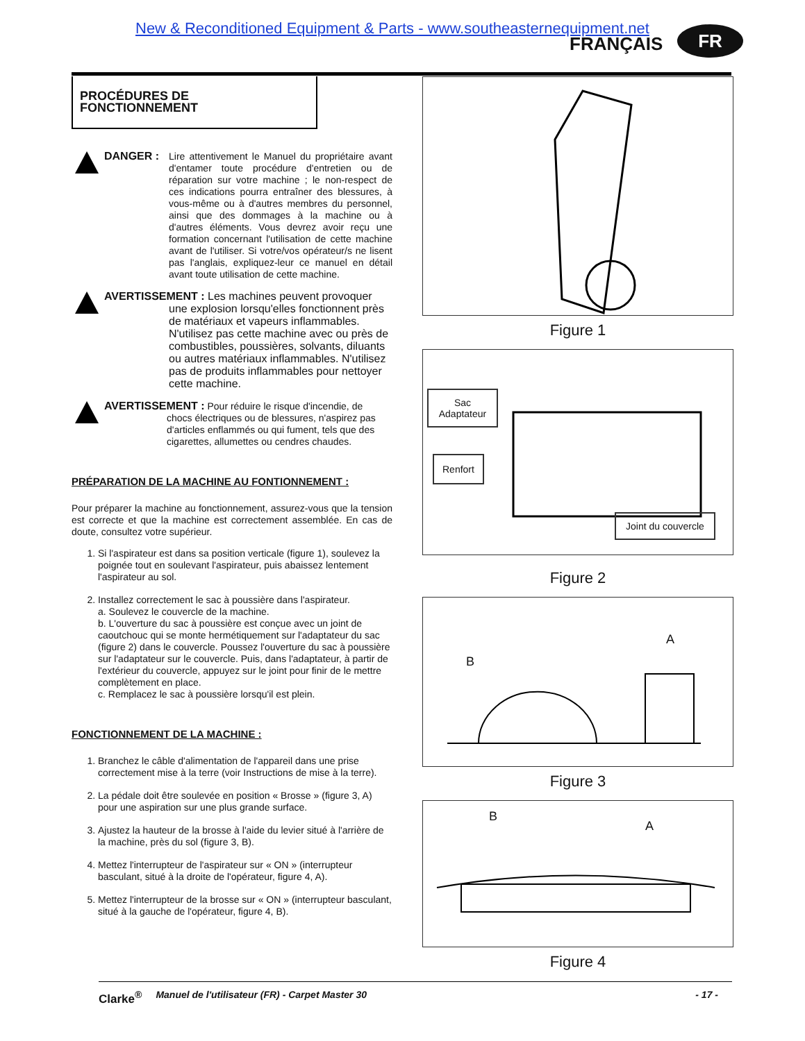New & Reconditioned Equipment & Parts - www.southeasternequipment.net
FRANÇAIS FR
PROCÉDURES DE FONCTIONNEMENT
DANGER :
Lire attentivement le Manuel du propriétaire avant d'entamer toute procédure d'entretien ou de réparation sur votre machine ; le non-respect de ces indications pourra entraîner des blessures, à vous-même ou à d'autres membres du personnel, ainsi que des dommages à la machine ou à d'autres éléments. Vous devrez avoir reçu une formation concernant l'utilisation de cette machine avant de l'utiliser. Si votre/vos opérateur/s ne lisent pas l'anglais, expliquez-leur ce manuel en détail avant toute utilisation de cette machine.
AVERTISSEMENT : Les machines peuvent provoquer
une explosion lorsqu'elles fonctionnent près de matériaux et vapeurs inflammables. N'utilisez pas cette machine avec ou près de combustibles, poussières, solvants, diluants ou autres matériaux inflammables. N'utilisez pas de produits inflammables pour nettoyer cette machine.
AVERTISSEMENT : Pour réduire le risque d'incendie, de
chocs électriques ou de blessures, n'aspirez pas d'articles enflammés ou qui fument, tels que des cigarettes, allumettes ou cendres chaudes.
PRÉPARATION DE LA MACHINE AU FONTIONNEMENT :
Pour préparer la machine au fonctionnement, assurez-vous que la tension est correcte et que la machine est correctement assemblée. En cas de doute, consultez votre supérieur.
1. Si l'aspirateur est dans sa position verticale (figure 1), soulevez la poignée tout en soulevant l'aspirateur, puis abaissez lentement l'aspirateur au sol.
2. Installez correctement le sac à poussière dans l'aspirateur.
a. Soulevez le couvercle de la machine.
b. L'ouverture du sac à poussière est conçue avec un joint de caoutchouc qui se monte hermétiquement sur l'adaptateur du sac (figure 2) dans le couvercle. Poussez l'ouverture du sac à poussière sur l'adaptateur sur le couvercle. Puis, dans l'adaptateur, à partir de l'extérieur du couvercle, appuyez sur le joint pour finir de le mettre complètement en place.
c. Remplacez le sac à poussière lorsqu'il est plein.
FONCTIONNEMENT DE LA MACHINE :
1. Branchez le câble d'alimentation de l'appareil dans une prise correctement mise à la terre (voir Instructions de mise à la terre).
2. La pédale doit être soulevée en position « Brosse » (figure 3, A) pour une aspiration sur une plus grande surface.
3. Ajustez la hauteur de la brosse à l'aide du levier situé à l'arrière de la machine, près du sol (figure 3, B).
4. Mettez l'interrupteur de l'aspirateur sur « ON » (interrupteur basculant, situé à la droite de l'opérateur, figure 4, A).
5. Mettez l'interrupteur de la brosse sur « ON » (interrupteur basculant, situé à la gauche de l'opérateur, figure 4, B).
Figure 1
Sac Adaptateur
Renfort
Joint du couvercle
Figure 2
B
A
Figure 3
B
A
Figure 4
Clarke<sup>®</sup> Manuel de l'utilisateur (FR) - Carpet Master 30 - 17 -